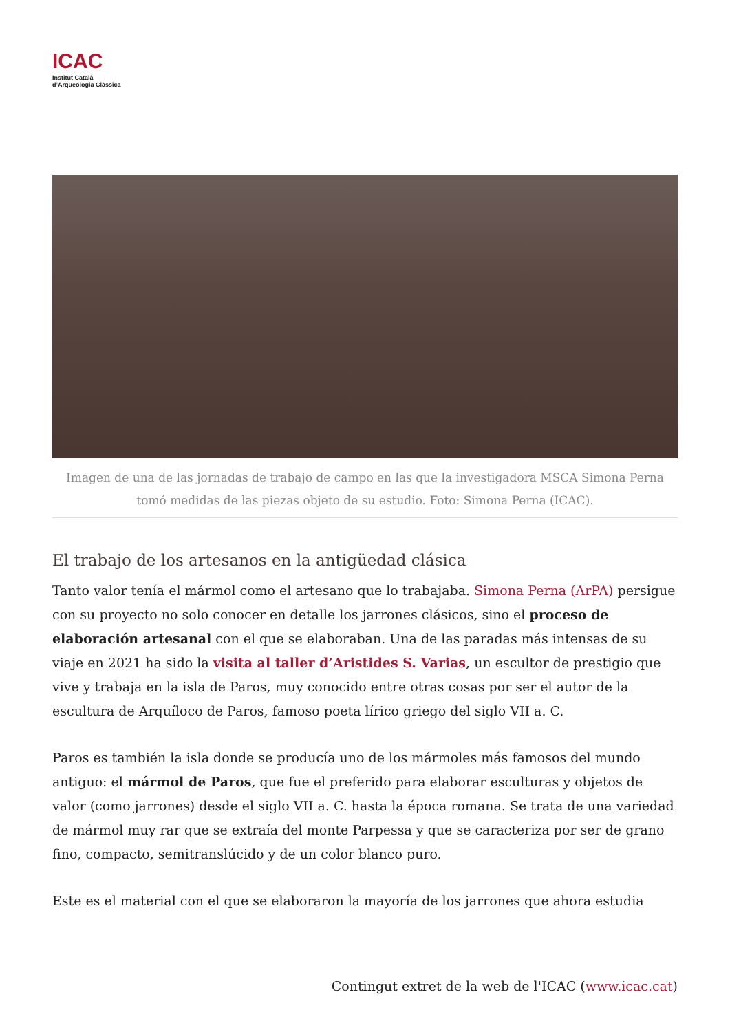ICAC
Institut Català
d’Arqueologia Clàssica
Imagen de una de las jornadas de trabajo de campo en las que la investigadora MSCA Simona Perna tomó medidas de las piezas objeto de su estudio. Foto: Simona Perna (ICAC).
El trabajo de los artesanos en la antigüedad clásica
Tanto valor tenía el mármol como el artesano que lo trabajaba. Simona Perna (ArPA) persigue con su proyecto no solo conocer en detalle los jarrones clásicos, sino el proceso de elaboración artesanal con el que se elaboraban. Una de las paradas más intensas de su viaje en 2021 ha sido la visita al taller d’Aristides S. Varias, un escultor de prestigio que vive y trabaja en la isla de Paros, muy conocido entre otras cosas por ser el autor de la escultura de Arquíloco de Paros, famoso poeta lírico griego del siglo VII a. C.
Paros es también la isla donde se producía uno de los mármoles más famosos del mundo antiguo: el mármol de Paros, que fue el preferido para elaborar esculturas y objetos de valor (como jarrones) desde el siglo VII a. C. hasta la época romana. Se trata de una variedad de mármol muy rar que se extraía del monte Parpessa y que se caracteriza por ser de grano fino, compacto, semitranslúcido y de un color blanco puro.
Este es el material con el que se elaboraron la mayoría de los jarrones que ahora estudia
Contingut extret de la web de l'ICAC (www.icac.cat)